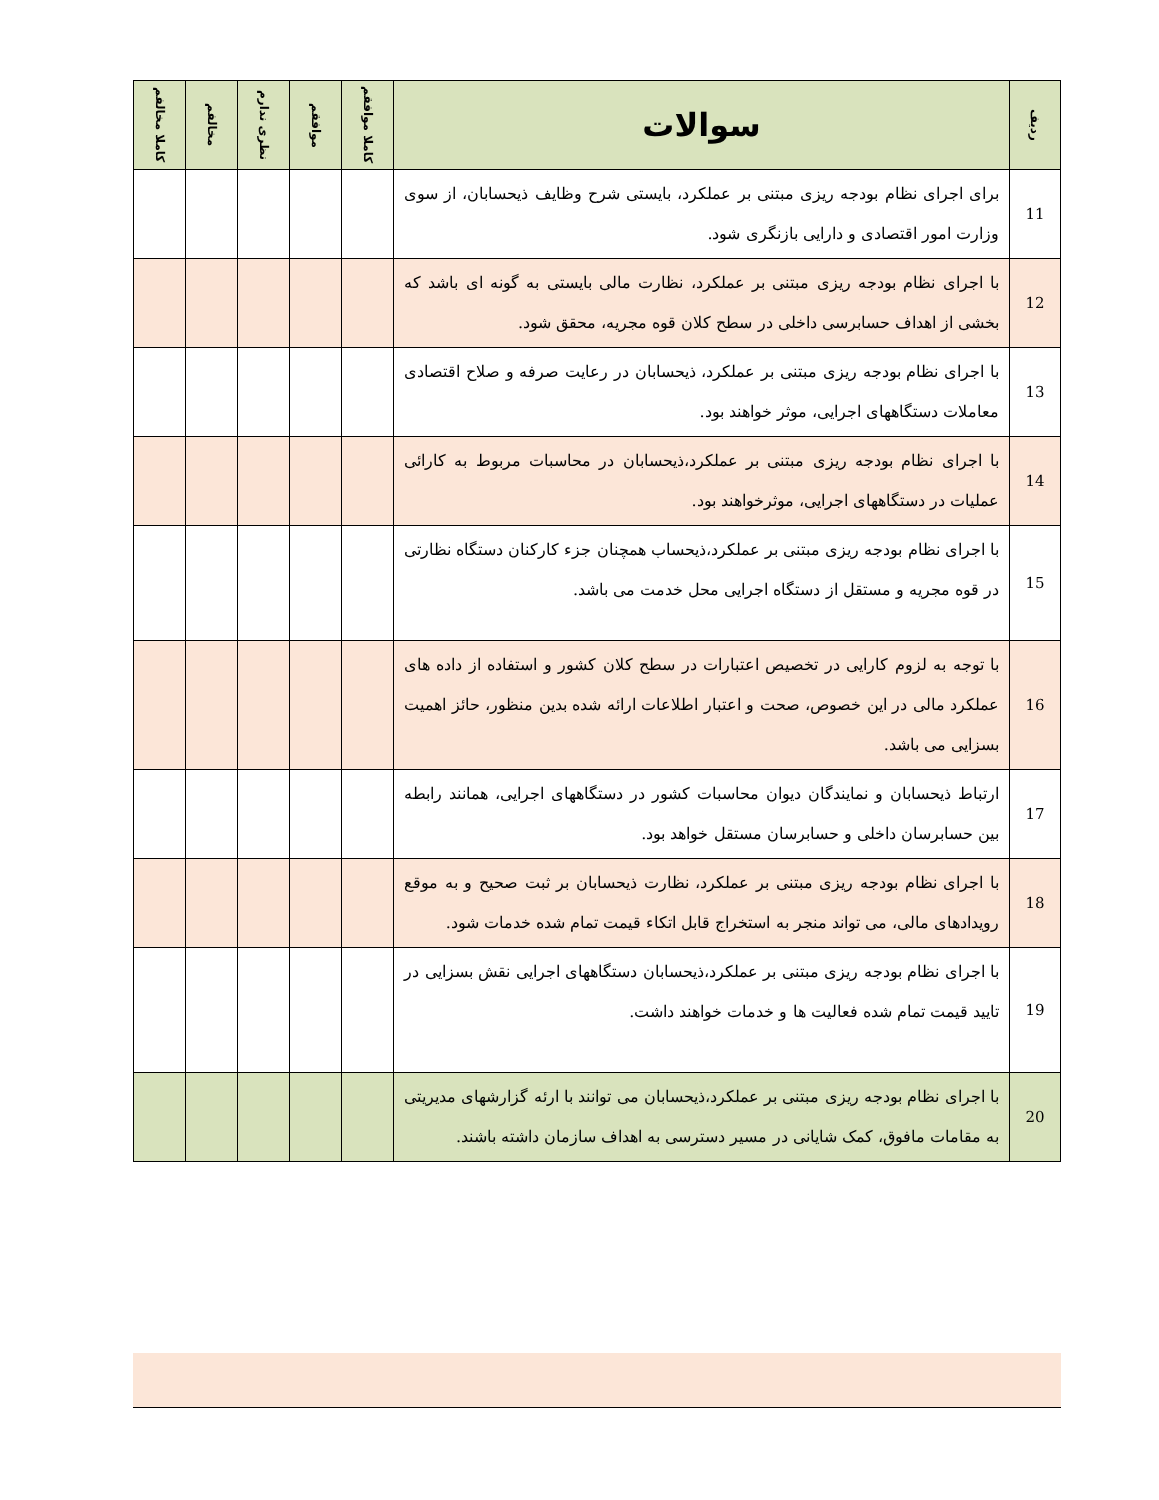| ردیف | سوالات | کاملا موافقم | موافقم | نظری ندارم | مخالفم | کاملا مخالفم |
| --- | --- | --- | --- | --- | --- | --- |
| 11 | برای اجرای نظام بودجه ریزی مبتنی بر عملکرد، بایستی شرح وظایف ذیحسابان، از سوی وزارت امور اقتصادی و دارایی بازنگری شود. | | | | | |
| 12 | با اجرای نظام بودجه ریزی مبتنی بر عملکرد، نظارت مالی بایستی به گونه ای باشد که بخشی از اهداف حسابرسی داخلی در سطح کلان قوه مجریه، محقق شود. | | | | | |
| 13 | با اجرای نظام بودجه ریزی مبتنی بر عملکرد، ذیحسابان در رعایت صرفه و صلاح اقتصادی معاملات دستگاههای اجرایی، موثر خواهند بود. | | | | | |
| 14 | با اجرای نظام بودجه ریزی مبتنی بر عملکرد،ذیحسابان در محاسبات مربوط به کارائی عملیات در دستگاههای اجرایی، موثرخواهند بود. | | | | | |
| 15 | با اجرای نظام بودجه ریزی مبتنی بر عملکرد،ذیحساب همچنان جزء کارکنان دستگاه نظارتی در قوه مجریه و مستقل از دستگاه اجرایی محل خدمت می باشد. | | | | | |
| 16 | با توجه به لزوم کارایی در تخصیص اعتبارات در سطح کلان کشور و استفاده از داده های عملکرد مالی در این خصوص، صحت و اعتبار اطلاعات ارائه شده بدین منظور، حائز اهمیت بسزایی می باشد. | | | | | |
| 17 | ارتباط ذیحسابان و نمایندگان دیوان محاسبات کشور در دستگاههای اجرایی، همانند رابطه بین حسابرسان داخلی و حسابرسان مستقل خواهد بود. | | | | | |
| 18 | با اجرای نظام بودجه ریزی مبتنی بر عملکرد، نظارت ذیحسابان بر ثبت صحیح و به موقع رویدادهای مالی، می تواند منجر به استخراج قابل اتکاء قیمت تمام شده خدمات شود. | | | | | |
| 19 | با اجرای نظام بودجه ریزی مبتنی بر عملکرد،ذیحسابان دستگاههای اجرایی نقش بسزایی در تایید قیمت تمام شده فعالیت ها و خدمات خواهند داشت. | | | | | |
| 20 | با اجرای نظام بودجه ریزی مبتنی بر عملکرد،ذیحسابان می توانند با ارئه گزارشهای مدیریتی به مقامات مافوق، کمک شایانی در مسیر دسترسی به اهداف سازمان داشته باشند. | | | | | |